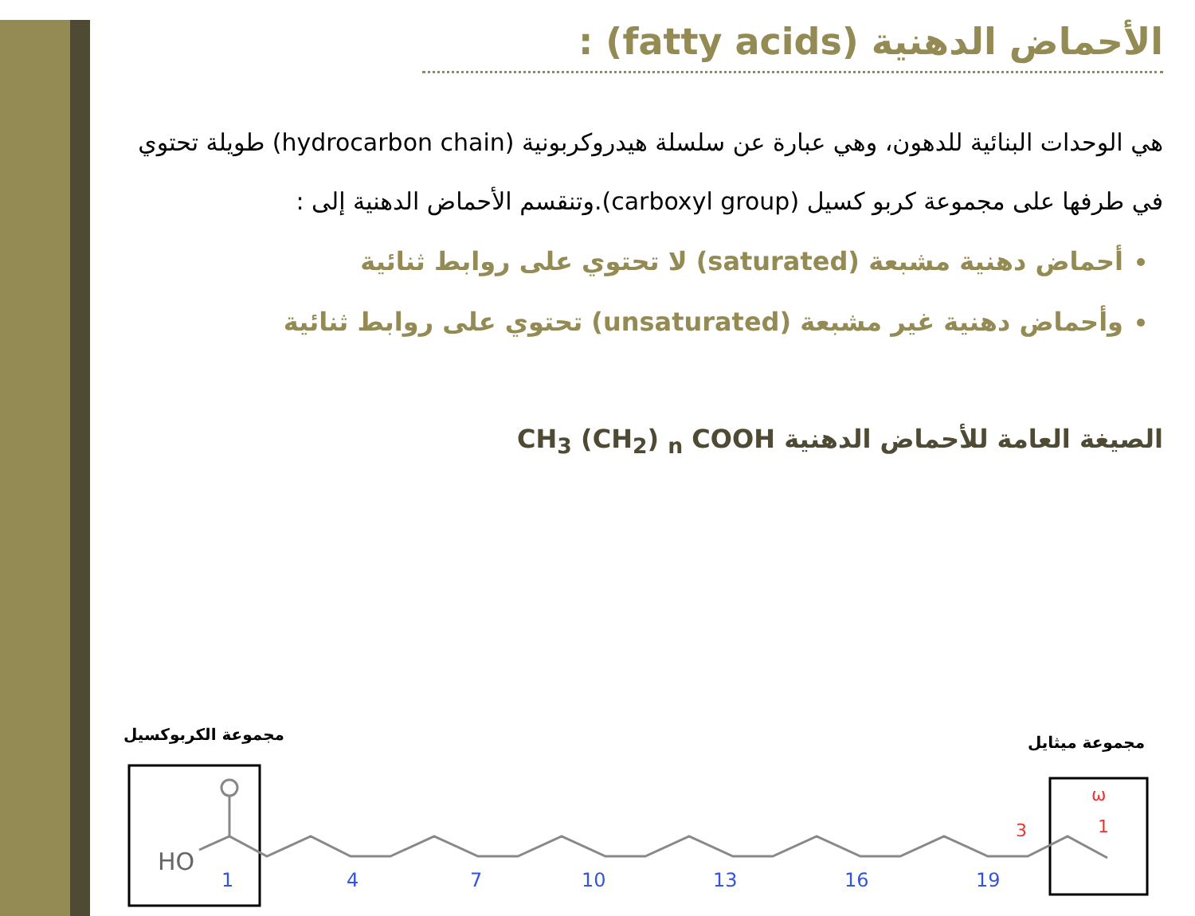الأحماض الدهنية (fatty acids) :
هي الوحدات البنائية للدهون، وهي عبارة عن سلسلة هيدروكربونية (hydrocarbon chain) طويلة تحتوي في طرفها على مجموعة كربو كسيل (carboxyl group).وتنقسم الأحماض الدهنية إلى :
أحماض دهنية مشبعة (saturated) لا تحتوي على روابط ثنائية
وأحماض دهنية غير مشبعة (unsaturated) تحتوي على روابط ثنائية
الصيغة العامة للأحماض الدهنية CH<sub>3</sub> (CH<sub>2</sub>) <sub>n</sub> COOH
مجموعة الكربوكسيل مجموعة ميثايل
HO
1
4
7
10
13
16
19
3
1
ω